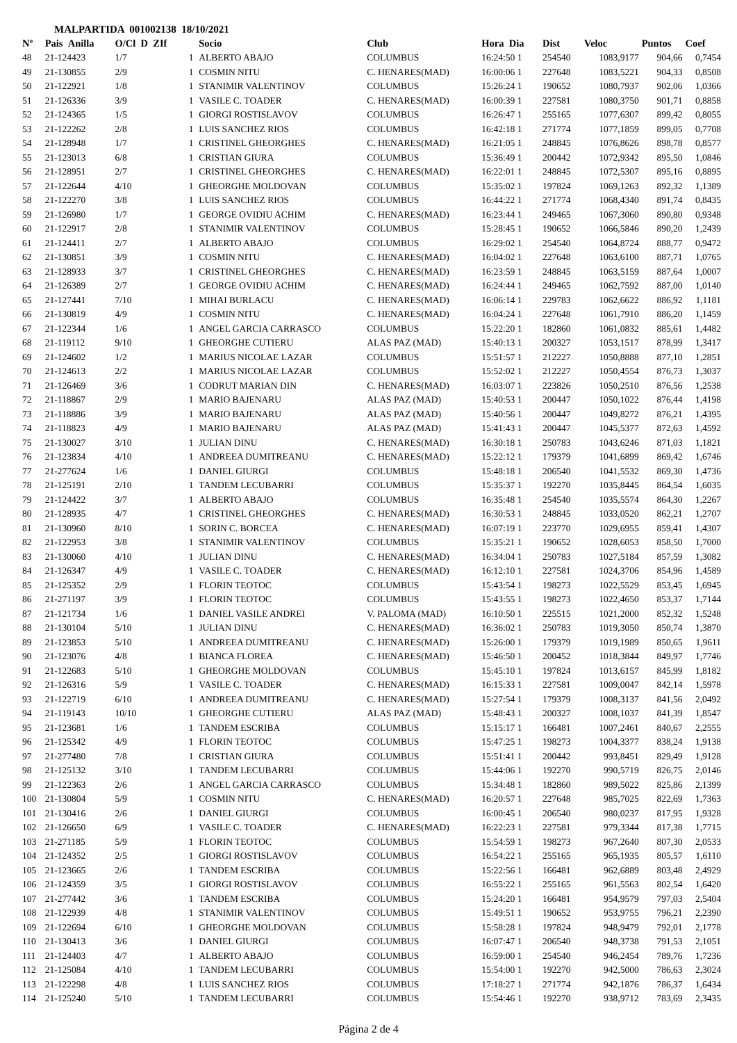MALPARTIDA 001002138 18/10/2021
| Nº | Pais Anilla | O/Cl D ZIf | | Socio | Club | Hora Dia | Dist | Veloc | Puntos | Coef |
| --- | --- | --- | --- | --- | --- | --- | --- | --- | --- | --- |
| 48 | 21-124423 | 1/7 | 1 | ALBERTO ABAJO | COLUMBUS | 16:24:50 1 | 254540 | 1083,9177 | 904,66 | 0,7454 |
| 49 | 21-130855 | 2/9 | 1 | COSMIN NITU | C. HENARES(MAD) | 16:00:06 1 | 227648 | 1083,5221 | 904,33 | 0,8508 |
| 50 | 21-122921 | 1/8 | 1 | STANIMIR VALENTINOV | COLUMBUS | 15:26:24 1 | 190652 | 1080,7937 | 902,06 | 1,0366 |
| 51 | 21-126336 | 3/9 | 1 | VASILE C. TOADER | C. HENARES(MAD) | 16:00:39 1 | 227581 | 1080,3750 | 901,71 | 0,8858 |
| 52 | 21-124365 | 1/5 | 1 | GIORGI ROSTISLAVOV | COLUMBUS | 16:26:47 1 | 255165 | 1077,6307 | 899,42 | 0,8055 |
| 53 | 21-122262 | 2/8 | 1 | LUIS SANCHEZ RIOS | COLUMBUS | 16:42:18 1 | 271774 | 1077,1859 | 899,05 | 0,7708 |
| 54 | 21-128948 | 1/7 | 1 | CRISTINEL GHEORGHES | C. HENARES(MAD) | 16:21:05 1 | 248845 | 1076,8626 | 898,78 | 0,8577 |
| 55 | 21-123013 | 6/8 | 1 | CRISTIAN GIURA | COLUMBUS | 15:36:49 1 | 200442 | 1072,9342 | 895,50 | 1,0846 |
| 56 | 21-128951 | 2/7 | 1 | CRISTINEL GHEORGHES | C. HENARES(MAD) | 16:22:01 1 | 248845 | 1072,5307 | 895,16 | 0,8895 |
| 57 | 21-122644 | 4/10 | 1 | GHEORGHE MOLDOVAN | COLUMBUS | 15:35:02 1 | 197824 | 1069,1263 | 892,32 | 1,1389 |
| 58 | 21-122270 | 3/8 | 1 | LUIS SANCHEZ RIOS | COLUMBUS | 16:44:22 1 | 271774 | 1068,4340 | 891,74 | 0,8435 |
| 59 | 21-126980 | 1/7 | 1 | GEORGE OVIDIU ACHIM | C. HENARES(MAD) | 16:23:44 1 | 249465 | 1067,3060 | 890,80 | 0,9348 |
| 60 | 21-122917 | 2/8 | 1 | STANIMIR VALENTINOV | COLUMBUS | 15:28:45 1 | 190652 | 1066,5846 | 890,20 | 1,2439 |
| 61 | 21-124411 | 2/7 | 1 | ALBERTO ABAJO | COLUMBUS | 16:29:02 1 | 254540 | 1064,8724 | 888,77 | 0,9472 |
| 62 | 21-130851 | 3/9 | 1 | COSMIN NITU | C. HENARES(MAD) | 16:04:02 1 | 227648 | 1063,6100 | 887,71 | 1,0765 |
| 63 | 21-128933 | 3/7 | 1 | CRISTINEL GHEORGHES | C. HENARES(MAD) | 16:23:59 1 | 248845 | 1063,5159 | 887,64 | 1,0007 |
| 64 | 21-126389 | 2/7 | 1 | GEORGE OVIDIU ACHIM | C. HENARES(MAD) | 16:24:44 1 | 249465 | 1062,7592 | 887,00 | 1,0140 |
| 65 | 21-127441 | 7/10 | 1 | MIHAI BURLACU | C. HENARES(MAD) | 16:06:14 1 | 229783 | 1062,6622 | 886,92 | 1,1181 |
| 66 | 21-130819 | 4/9 | 1 | COSMIN NITU | C. HENARES(MAD) | 16:04:24 1 | 227648 | 1061,7910 | 886,20 | 1,1459 |
| 67 | 21-122344 | 1/6 | 1 | ANGEL GARCIA CARRASCO | COLUMBUS | 15:22:20 1 | 182860 | 1061,0832 | 885,61 | 1,4482 |
| 68 | 21-119112 | 9/10 | 1 | GHEORGHE CUTIERU | ALAS PAZ (MAD) | 15:40:13 1 | 200327 | 1053,1517 | 878,99 | 1,3417 |
| 69 | 21-124602 | 1/2 | 1 | MARIUS NICOLAE LAZAR | COLUMBUS | 15:51:57 1 | 212227 | 1050,8888 | 877,10 | 1,2851 |
| 70 | 21-124613 | 2/2 | 1 | MARIUS NICOLAE LAZAR | COLUMBUS | 15:52:02 1 | 212227 | 1050,4554 | 876,73 | 1,3037 |
| 71 | 21-126469 | 3/6 | 1 | CODRUT MARIAN DIN | C. HENARES(MAD) | 16:03:07 1 | 223826 | 1050,2510 | 876,56 | 1,2538 |
| 72 | 21-118867 | 2/9 | 1 | MARIO BAJENARU | ALAS PAZ (MAD) | 15:40:53 1 | 200447 | 1050,1022 | 876,44 | 1,4198 |
| 73 | 21-118886 | 3/9 | 1 | MARIO BAJENARU | ALAS PAZ (MAD) | 15:40:56 1 | 200447 | 1049,8272 | 876,21 | 1,4395 |
| 74 | 21-118823 | 4/9 | 1 | MARIO BAJENARU | ALAS PAZ (MAD) | 15:41:43 1 | 200447 | 1045,5377 | 872,63 | 1,4592 |
| 75 | 21-130027 | 3/10 | 1 | JULIAN DINU | C. HENARES(MAD) | 16:30:18 1 | 250783 | 1043,6246 | 871,03 | 1,1821 |
| 76 | 21-123834 | 4/10 | 1 | ANDREEA DUMITREANU | C. HENARES(MAD) | 15:22:12 1 | 179379 | 1041,6899 | 869,42 | 1,6746 |
| 77 | 21-277624 | 1/6 | 1 | DANIEL GIURGI | COLUMBUS | 15:48:18 1 | 206540 | 1041,5532 | 869,30 | 1,4736 |
| 78 | 21-125191 | 2/10 | 1 | TANDEM LECUBARRI | COLUMBUS | 15:35:37 1 | 192270 | 1035,8445 | 864,54 | 1,6035 |
| 79 | 21-124422 | 3/7 | 1 | ALBERTO ABAJO | COLUMBUS | 16:35:48 1 | 254540 | 1035,5574 | 864,30 | 1,2267 |
| 80 | 21-128935 | 4/7 | 1 | CRISTINEL GHEORGHES | C. HENARES(MAD) | 16:30:53 1 | 248845 | 1033,0520 | 862,21 | 1,2707 |
| 81 | 21-130960 | 8/10 | 1 | SORIN C. BORCEA | C. HENARES(MAD) | 16:07:19 1 | 223770 | 1029,6955 | 859,41 | 1,4307 |
| 82 | 21-122953 | 3/8 | 1 | STANIMIR VALENTINOV | COLUMBUS | 15:35:21 1 | 190652 | 1028,6053 | 858,50 | 1,7000 |
| 83 | 21-130060 | 4/10 | 1 | JULIAN DINU | C. HENARES(MAD) | 16:34:04 1 | 250783 | 1027,5184 | 857,59 | 1,3082 |
| 84 | 21-126347 | 4/9 | 1 | VASILE C. TOADER | C. HENARES(MAD) | 16:12:10 1 | 227581 | 1024,3706 | 854,96 | 1,4589 |
| 85 | 21-125352 | 2/9 | 1 | FLORIN TEOTOC | COLUMBUS | 15:43:54 1 | 198273 | 1022,5529 | 853,45 | 1,6945 |
| 86 | 21-271197 | 3/9 | 1 | FLORIN TEOTOC | COLUMBUS | 15:43:55 1 | 198273 | 1022,4650 | 853,37 | 1,7144 |
| 87 | 21-121734 | 1/6 | 1 | DANIEL VASILE ANDREI | V. PALOMA (MAD) | 16:10:50 1 | 225515 | 1021,2000 | 852,32 | 1,5248 |
| 88 | 21-130104 | 5/10 | 1 | JULIAN DINU | C. HENARES(MAD) | 16:36:02 1 | 250783 | 1019,3050 | 850,74 | 1,3870 |
| 89 | 21-123853 | 5/10 | 1 | ANDREEA DUMITREANU | C. HENARES(MAD) | 15:26:00 1 | 179379 | 1019,1989 | 850,65 | 1,9611 |
| 90 | 21-123076 | 4/8 | 1 | BIANCA FLOREA | C. HENARES(MAD) | 15:46:50 1 | 200452 | 1018,3844 | 849,97 | 1,7746 |
| 91 | 21-122683 | 5/10 | 1 | GHEORGHE MOLDOVAN | COLUMBUS | 15:45:10 1 | 197824 | 1013,6157 | 845,99 | 1,8182 |
| 92 | 21-126316 | 5/9 | 1 | VASILE C. TOADER | C. HENARES(MAD) | 16:15:33 1 | 227581 | 1009,0047 | 842,14 | 1,5978 |
| 93 | 21-122719 | 6/10 | 1 | ANDREEA DUMITREANU | C. HENARES(MAD) | 15:27:54 1 | 179379 | 1008,3137 | 841,56 | 2,0492 |
| 94 | 21-119143 | 10/10 | 1 | GHEORGHE CUTIERU | ALAS PAZ (MAD) | 15:48:43 1 | 200327 | 1008,1037 | 841,39 | 1,8547 |
| 95 | 21-123681 | 1/6 | 1 | TANDEM ESCRIBA | COLUMBUS | 15:15:17 1 | 166481 | 1007,2461 | 840,67 | 2,2555 |
| 96 | 21-125342 | 4/9 | 1 | FLORIN TEOTOC | COLUMBUS | 15:47:25 1 | 198273 | 1004,3377 | 838,24 | 1,9138 |
| 97 | 21-277480 | 7/8 | 1 | CRISTIAN GIURA | COLUMBUS | 15:51:41 1 | 200442 | 993,8451 | 829,49 | 1,9128 |
| 98 | 21-125132 | 3/10 | 1 | TANDEM LECUBARRI | COLUMBUS | 15:44:06 1 | 192270 | 990,5719 | 826,75 | 2,0146 |
| 99 | 21-122363 | 2/6 | 1 | ANGEL GARCIA CARRASCO | COLUMBUS | 15:34:48 1 | 182860 | 989,5022 | 825,86 | 2,1399 |
| 100 | 21-130804 | 5/9 | 1 | COSMIN NITU | C. HENARES(MAD) | 16:20:57 1 | 227648 | 985,7025 | 822,69 | 1,7363 |
| 101 | 21-130416 | 2/6 | 1 | DANIEL GIURGI | COLUMBUS | 16:00:45 1 | 206540 | 980,0237 | 817,95 | 1,9328 |
| 102 | 21-126650 | 6/9 | 1 | VASILE C. TOADER | C. HENARES(MAD) | 16:22:23 1 | 227581 | 979,3344 | 817,38 | 1,7715 |
| 103 | 21-271185 | 5/9 | 1 | FLORIN TEOTOC | COLUMBUS | 15:54:59 1 | 198273 | 967,2640 | 807,30 | 2,0533 |
| 104 | 21-124352 | 2/5 | 1 | GIORGI ROSTISLAVOV | COLUMBUS | 16:54:22 1 | 255165 | 965,1935 | 805,57 | 1,6110 |
| 105 | 21-123665 | 2/6 | 1 | TANDEM ESCRIBA | COLUMBUS | 15:22:56 1 | 166481 | 962,6889 | 803,48 | 2,4929 |
| 106 | 21-124359 | 3/5 | 1 | GIORGI ROSTISLAVOV | COLUMBUS | 16:55:22 1 | 255165 | 961,5563 | 802,54 | 1,6420 |
| 107 | 21-277442 | 3/6 | 1 | TANDEM ESCRIBA | COLUMBUS | 15:24:20 1 | 166481 | 954,9579 | 797,03 | 2,5404 |
| 108 | 21-122939 | 4/8 | 1 | STANIMIR VALENTINOV | COLUMBUS | 15:49:51 1 | 190652 | 953,9755 | 796,21 | 2,2390 |
| 109 | 21-122694 | 6/10 | 1 | GHEORGHE MOLDOVAN | COLUMBUS | 15:58:28 1 | 197824 | 948,9479 | 792,01 | 2,1778 |
| 110 | 21-130413 | 3/6 | 1 | DANIEL GIURGI | COLUMBUS | 16:07:47 1 | 206540 | 948,3738 | 791,53 | 2,1051 |
| 111 | 21-124403 | 4/7 | 1 | ALBERTO ABAJO | COLUMBUS | 16:59:00 1 | 254540 | 946,2454 | 789,76 | 1,7236 |
| 112 | 21-125084 | 4/10 | 1 | TANDEM LECUBARRI | COLUMBUS | 15:54:00 1 | 192270 | 942,5000 | 786,63 | 2,3024 |
| 113 | 21-122298 | 4/8 | 1 | LUIS SANCHEZ RIOS | COLUMBUS | 17:18:27 1 | 271774 | 942,1876 | 786,37 | 1,6434 |
| 114 | 21-125240 | 5/10 | 1 | TANDEM LECUBARRI | COLUMBUS | 15:54:46 1 | 192270 | 938,9712 | 783,69 | 2,3435 |
Página 2 de 4